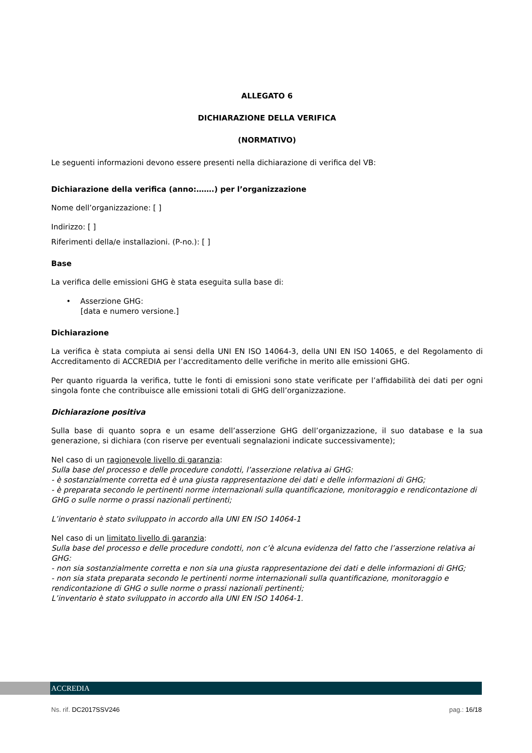ALLEGATO 6
DICHIARAZIONE DELLA VERIFICA
(NORMATIVO)
Le seguenti informazioni devono essere presenti nella dichiarazione di verifica del VB:
Dichiarazione della verifica (anno:…….) per l’organizzazione
Nome dell’organizzazione: [ ]
Indirizzo: [ ]
Riferimenti della/e installazioni. (P-no.): [ ]
Base
La verifica delle emissioni GHG è stata eseguita sulla base di:
• Asserzione GHG:
[data e numero versione.]
Dichiarazione
La verifica è stata compiuta ai sensi della UNI EN ISO 14064-3, della UNI EN ISO 14065, e del Regolamento di Accreditamento di ACCREDIA per l’accreditamento delle verifiche in merito alle emissioni GHG.
Per quanto riguarda la verifica, tutte le fonti di emissioni sono state verificate per l’affidabilità dei dati per ogni singola fonte che contribuisce alle emissioni totali di GHG dell’organizzazione.
Dichiarazione positiva
Sulla base di quanto sopra e un esame dell’asserzione GHG dell’organizzazione, il suo database e la sua generazione, si dichiara (con riserve per eventuali segnalazioni indicate successivamente);
Nel caso di un ragionevole livello di garanzia:
Sulla base del processo e delle procedure condotti, l’asserzione relativa ai GHG:
- è sostanzialmente corretta ed è una giusta rappresentazione dei dati e delle informazioni di GHG;
- è preparata secondo le pertinenti norme internazionali sulla quantificazione, monitoraggio e rendicontazione di GHG o sulle norme o prassi nazionali pertinenti;
L’inventario è stato sviluppato in accordo alla UNI EN ISO 14064-1
Nel caso di un limitato livello di garanzia:
Sulla base del processo e delle procedure condotti, non c’è alcuna evidenza del fatto che l’asserzione relativa ai GHG:
- non sia sostanzialmente corretta e non sia una giusta rappresentazione dei dati e delle informazioni di GHG;
- non sia stata preparata secondo le pertinenti norme internazionali sulla quantificazione, monitoraggio e rendicontazione di GHG o sulle norme o prassi nazionali pertinenti;
L’inventario è stato sviluppato in accordo alla UNI EN ISO 14064-1.
ACCREDIA
Ns. rif. DC2017SSV246 pag.: 16/18